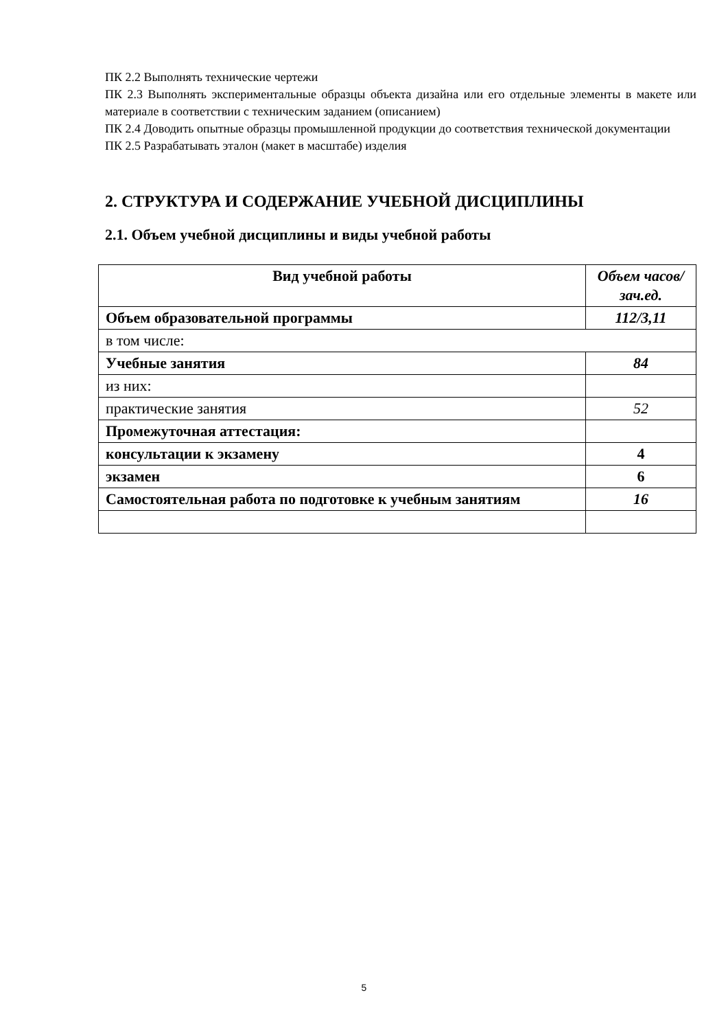ПК 2.2 Выполнять технические чертежи
ПК 2.3 Выполнять экспериментальные образцы объекта дизайна или его отдельные элементы в макете или материале в соответствии с техническим заданием (описанием)
ПК 2.4 Доводить опытные образцы промышленной продукции до соответствия технической документации
ПК 2.5 Разрабатывать эталон (макет в масштабе) изделия
2. СТРУКТУРА И СОДЕРЖАНИЕ УЧЕБНОЙ ДИСЦИПЛИНЫ
2.1. Объем учебной дисциплины и виды учебной работы
| Вид учебной работы | Объем часов/зач.ед. |
| Объем образовательной программы | 112/3,11 |
| в том числе: | |
| Учебные занятия | 84 |
| из них: | |
| практические занятия | 52 |
| Промежуточная аттестация: | |
| консультации к экзамену | 4 |
| экзамен | 6 |
| Самостоятельная работа по подготовке к учебным занятиям | 16 |
5